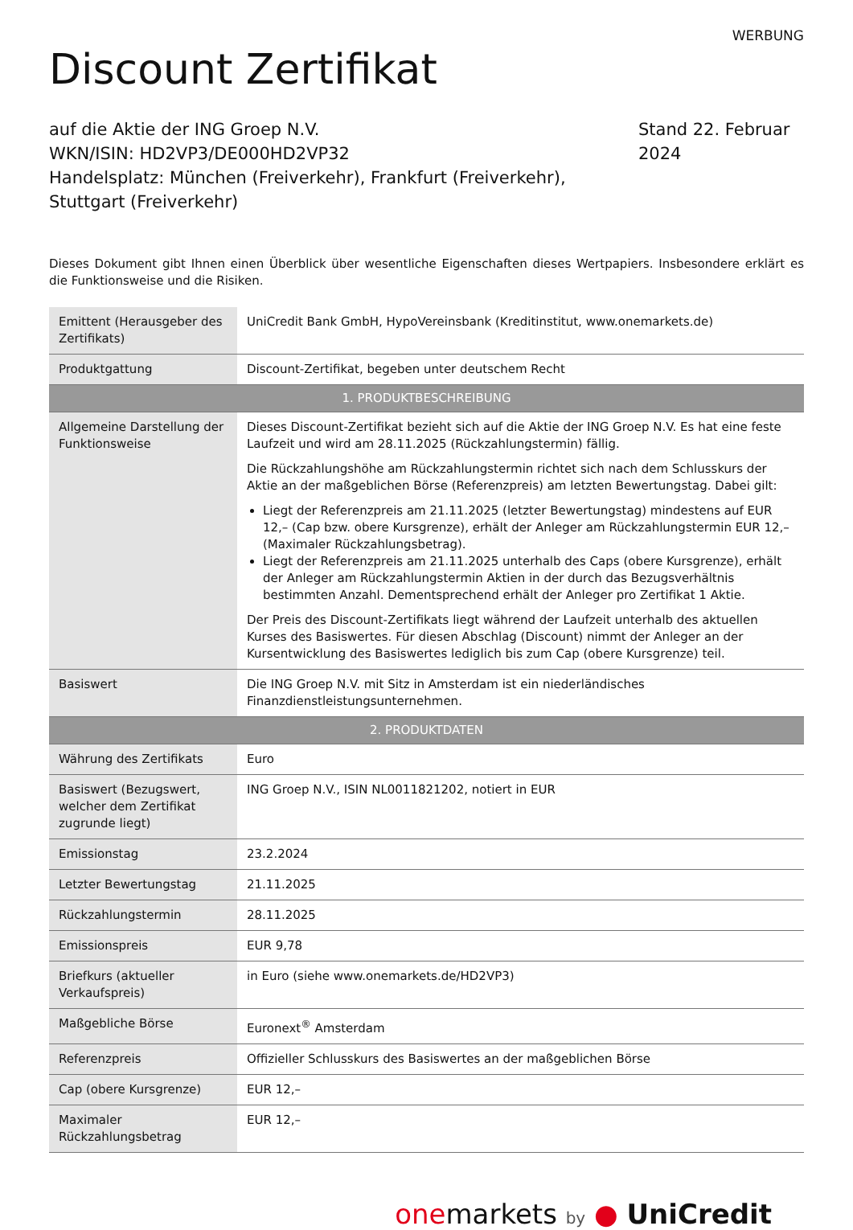WERBUNG
Discount Zertifikat
auf die Aktie der ING Groep N.V.
WKN/ISIN: HD2VP3/DE000HD2VP32
Handelsplatz: München (Freiverkehr), Frankfurt (Freiverkehr), Stuttgart (Freiverkehr)
Stand 22. Februar 2024
Dieses Dokument gibt Ihnen einen Überblick über wesentliche Eigenschaften dieses Wertpapiers. Insbesondere erklärt es die Funktionsweise und die Risiken.
| Emittent (Herausgeber des Zertifikats) | UniCredit Bank GmbH, HypoVereinsbank (Kreditinstitut, www.onemarkets.de) |
| Produktgattung | Discount-Zertifikat, begeben unter deutschem Recht |
| 1. PRODUKTBESCHREIBUNG | |
| Allgemeine Darstellung der Funktionsweise | Dieses Discount-Zertifikat bezieht sich auf die Aktie der ING Groep N.V. Es hat eine feste Laufzeit und wird am 28.11.2025 (Rückzahlungstermin) fällig. Die Rückzahlungshöhe am Rückzahlungstermin richtet sich nach dem Schlusskurs der Aktie an der maßgeblichen Börse (Referenzpreis) am letzten Bewertungstag. Dabei gilt: Liegt der Referenzpreis am 21.11.2025 (letzter Bewertungstag) mindestens auf EUR 12,– (Cap bzw. obere Kursgrenze), erhält der Anleger am Rückzahlungstermin EUR 12,– (Maximaler Rückzahlungsbetrag). Liegt der Referenzpreis am 21.11.2025 unterhalb des Caps (obere Kursgrenze), erhält der Anleger am Rückzahlungstermin Aktien in der durch das Bezugsverhältnis bestimmten Anzahl. Dementsprechend erhält der Anleger pro Zertifikat 1 Aktie. Der Preis des Discount-Zertifikats liegt während der Laufzeit unterhalb des aktuellen Kurses des Basiswertes. Für diesen Abschlag (Discount) nimmt der Anleger an der Kursentwicklung des Basiswertes lediglich bis zum Cap (obere Kursgrenze) teil. |
| Basiswert | Die ING Groep N.V. mit Sitz in Amsterdam ist ein niederländisches Finanzdienstleistungsunternehmen. |
| 2. PRODUKTDATEN | |
| Währung des Zertifikats | Euro |
| Basiswert (Bezugswert, welcher dem Zertifikat zugrunde liegt) | ING Groep N.V., ISIN NL0011821202, notiert in EUR |
| Emissionstag | 23.2.2024 |
| Letzter Bewertungstag | 21.11.2025 |
| Rückzahlungstermin | 28.11.2025 |
| Emissionspreis | EUR 9,78 |
| Briefkurs (aktueller Verkaufspreis) | in Euro (siehe www.onemarkets.de/HD2VP3) |
| Maßgebliche Börse | Euronext<sup>®</sup> Amsterdam |
| Referenzpreis | Offizieller Schlusskurs des Basiswertes an der maßgeblichen Börse |
| Cap (obere Kursgrenze) | EUR 12,– |
| Maximaler Rückzahlungsbetrag | EUR 12,– |
onemarkets by ● UniCredit